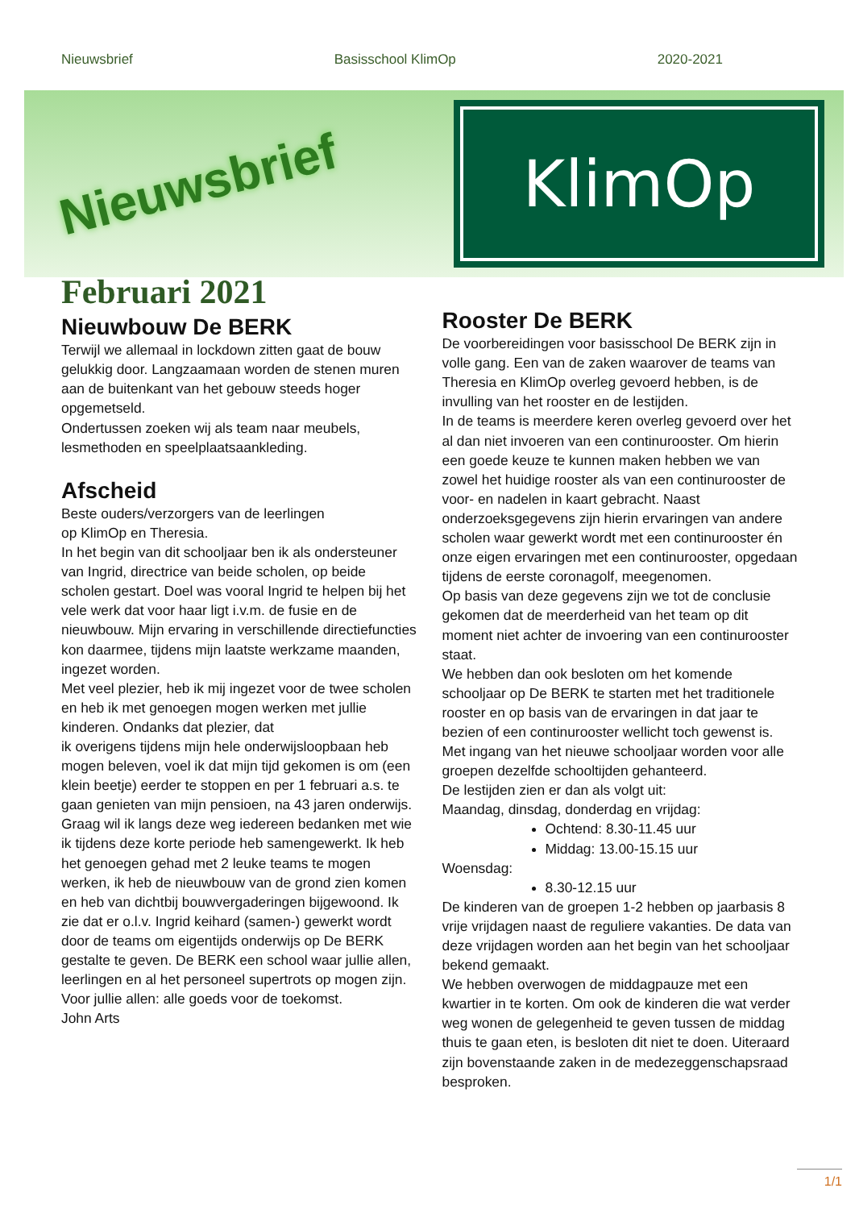Nieuwsbrief Basisschool KlimOp 2020-2021
Nieuwsbrief
KlimOp
Februari 2021
Nieuwbouw De BERK
Terwijl we allemaal in lockdown zitten gaat de bouw gelukkig door. Langzaamaan worden de stenen muren aan de buitenkant van het gebouw steeds hoger opgemetseld.
Ondertussen zoeken wij als team naar meubels, lesmethoden en speelplaatsaankleding.
Afscheid
Beste ouders/verzorgers van de leerlingen
op KlimOp en Theresia.
In het begin van dit schooljaar ben ik als ondersteuner van Ingrid, directrice van beide scholen, op beide scholen gestart. Doel was vooral Ingrid te helpen bij het vele werk dat voor haar ligt i.v.m. de fusie en de nieuwbouw. Mijn ervaring in verschillende directiefuncties kon daarmee, tijdens mijn laatste werkzame maanden, ingezet worden.
Met veel plezier, heb ik mij ingezet voor de twee scholen en heb ik met genoegen mogen werken met jullie kinderen. Ondanks dat plezier, dat
ik overigens tijdens mijn hele onderwijsloopbaan heb mogen beleven, voel ik dat mijn tijd gekomen is om (een klein beetje) eerder te stoppen en per 1 februari a.s. te gaan genieten van mijn pensioen, na 43 jaren onderwijs.
Graag wil ik langs deze weg iedereen bedanken met wie ik tijdens deze korte periode heb samengewerkt. Ik heb het genoegen gehad met 2 leuke teams te mogen werken, ik heb de nieuwbouw van de grond zien komen en heb van dichtbij bouwvergaderingen bijgewoond. Ik zie dat er o.l.v. Ingrid keihard (samen-) gewerkt wordt door de teams om eigentijds onderwijs op De BERK gestalte te geven. De BERK een school waar jullie allen, leerlingen en al het personeel supertrots op mogen zijn. Voor jullie allen: alle goeds voor de toekomst.
John Arts
Rooster De BERK
De voorbereidingen voor basisschool De BERK zijn in volle gang. Een van de zaken waarover de teams van Theresia en KlimOp overleg gevoerd hebben, is de invulling van het rooster en de lestijden.
In de teams is meerdere keren overleg gevoerd over het al dan niet invoeren van een continurooster. Om hierin een goede keuze te kunnen maken hebben we van zowel het huidige rooster als van een continurooster de voor- en nadelen in kaart gebracht. Naast onderzoeksgegevens zijn hierin ervaringen van andere scholen waar gewerkt wordt met een continurooster én onze eigen ervaringen met een continurooster, opgedaan tijdens de eerste coronagolf, meegenomen.
Op basis van deze gegevens zijn we tot de conclusie gekomen dat de meerderheid van het team op dit moment niet achter de invoering van een continurooster staat.
We hebben dan ook besloten om het komende schooljaar op De BERK te starten met het traditionele rooster en op basis van de ervaringen in dat jaar te bezien of een continurooster wellicht toch gewenst is.
Met ingang van het nieuwe schooljaar worden voor alle groepen dezelfde schooltijden gehanteerd.
De lestijden zien er dan als volgt uit:
Maandag, dinsdag, donderdag en vrijdag:
Ochtend: 8.30-11.45 uur
Middag: 13.00-15.15 uur
Woensdag:
8.30-12.15 uur
De kinderen van de groepen 1-2 hebben op jaarbasis 8 vrije vrijdagen naast de reguliere vakanties. De data van deze vrijdagen worden aan het begin van het schooljaar bekend gemaakt.
We hebben overwogen de middagpauze met een kwartier in te korten. Om ook de kinderen die wat verder weg wonen de gelegenheid te geven tussen de middag thuis te gaan eten, is besloten dit niet te doen. Uiteraard zijn bovenstaande zaken in de medezeggenschapsraad besproken.
1/1